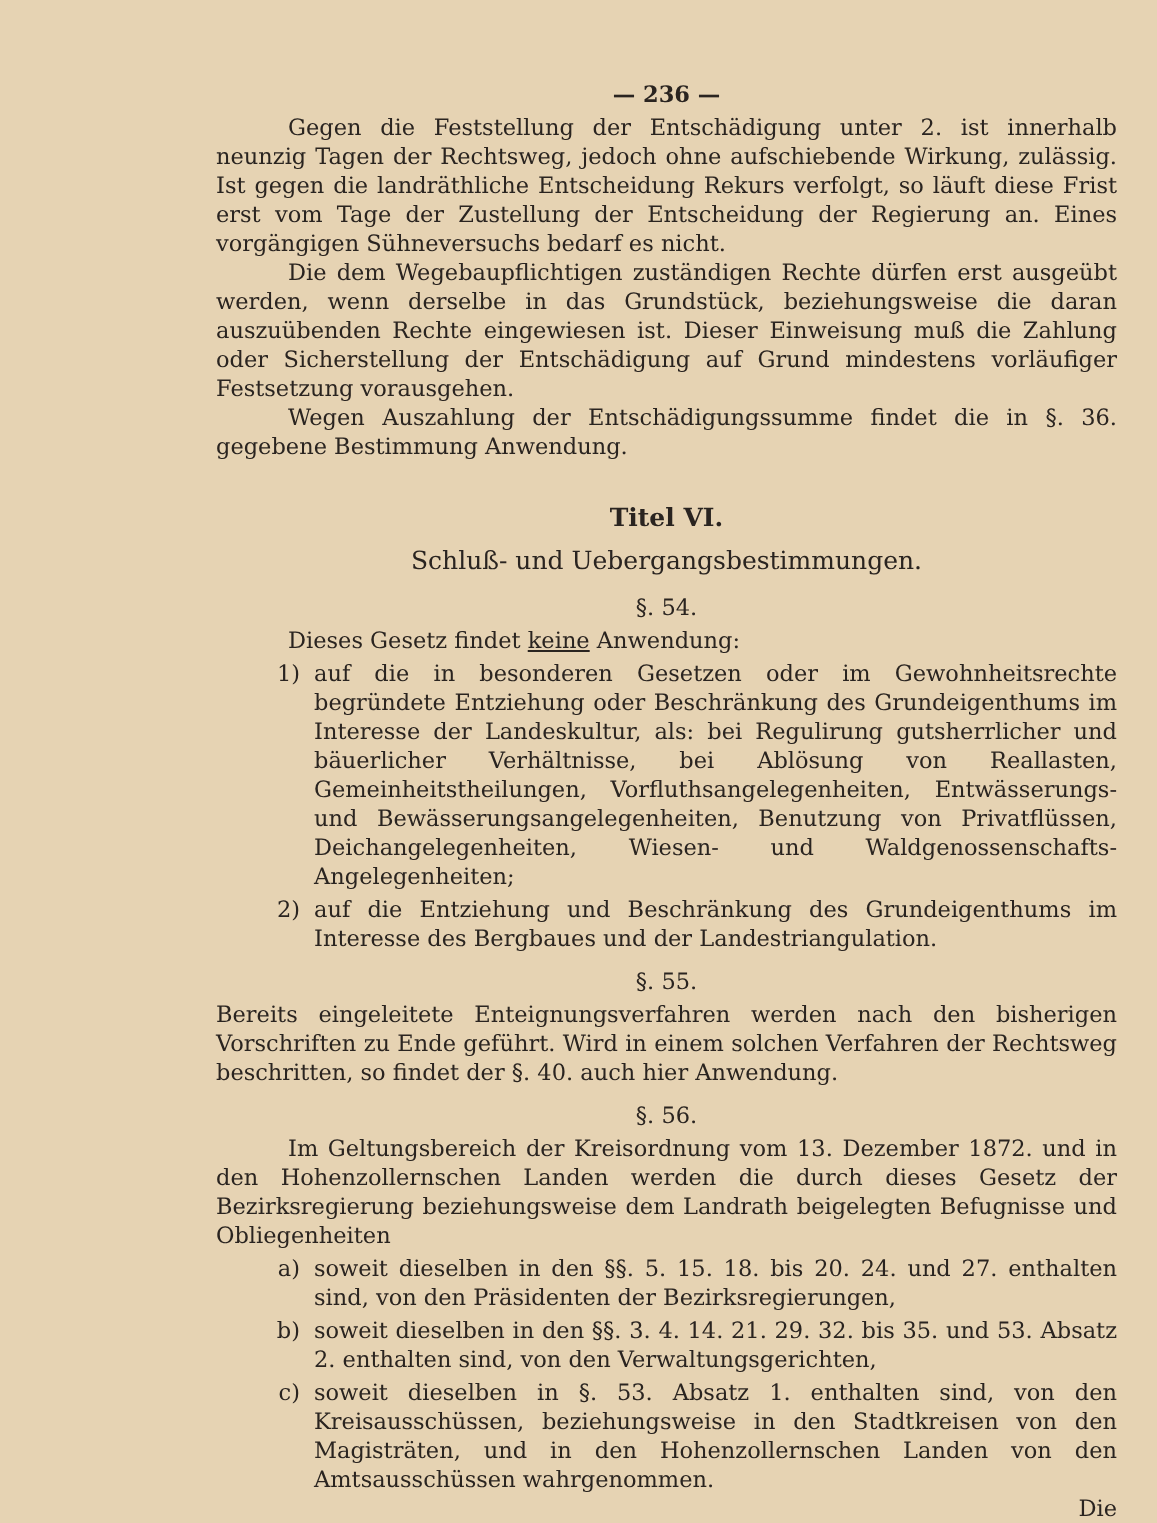— 236 —
Gegen die Feststellung der Entschädigung unter 2. ist innerhalb neunzig Tagen der Rechtsweg, jedoch ohne aufschiebende Wirkung, zulässig. Ist gegen die landräthliche Entscheidung Rekurs verfolgt, so läuft diese Frist erst vom Tage der Zustellung der Entscheidung der Regierung an. Eines vorgängigen Sühneversuchs bedarf es nicht.
Die dem Wegebaupflichtigen zuständigen Rechte dürfen erst ausgeübt werden, wenn derselbe in das Grundstück, beziehungsweise die daran auszuübenden Rechte eingewiesen ist. Dieser Einweisung muß die Zahlung oder Sicherstellung der Entschädigung auf Grund mindestens vorläufiger Festsetzung vorausgehen.
Wegen Auszahlung der Entschädigungssumme findet die in §. 36. gegebene Bestimmung Anwendung.
Titel VI.
Schluß- und Uebergangsbestimmungen.
§. 54.
Dieses Gesetz findet keine Anwendung:
1) auf die in besonderen Gesetzen oder im Gewohnheitsrechte begründete Entziehung oder Beschränkung des Grundeigenthums im Interesse der Landeskultur, als: bei Regulirung gutsherrlicher und bäuerlicher Verhältnisse, bei Ablösung von Reallasten, Gemeinheitstheilungen, Vorfluthsangelegenheiten, Entwässerungs- und Bewässerungsangelegenheiten, Benutzung von Privatflüssen, Deichangelegenheiten, Wiesen- und Waldgenossenschafts-Angelegenheiten;
2) auf die Entziehung und Beschränkung des Grundeigenthums im Interesse des Bergbaues und der Landestriangulation.
§. 55.
Bereits eingeleitete Enteignungsverfahren werden nach den bisherigen Vorschriften zu Ende geführt. Wird in einem solchen Verfahren der Rechtsweg beschritten, so findet der §. 40. auch hier Anwendung.
§. 56.
Im Geltungsbereich der Kreisordnung vom 13. Dezember 1872. und in den Hohenzollernschen Landen werden die durch dieses Gesetz der Bezirksregierung beziehungsweise dem Landrath beigelegten Befugnisse und Obliegenheiten
a) soweit dieselben in den §§. 5. 15. 18. bis 20. 24. und 27. enthalten sind, von den Präsidenten der Bezirksregierungen,
b) soweit dieselben in den §§. 3. 4. 14. 21. 29. 32. bis 35. und 53. Absatz 2. enthalten sind, von den Verwaltungsgerichten,
c) soweit dieselben in §. 53. Absatz 1. enthalten sind, von den Kreisausschüssen, beziehungsweise in den Stadtkreisen von den Magisträten, und in den Hohenzollernschen Landen von den Amtsausschüssen wahrgenommen.
Die